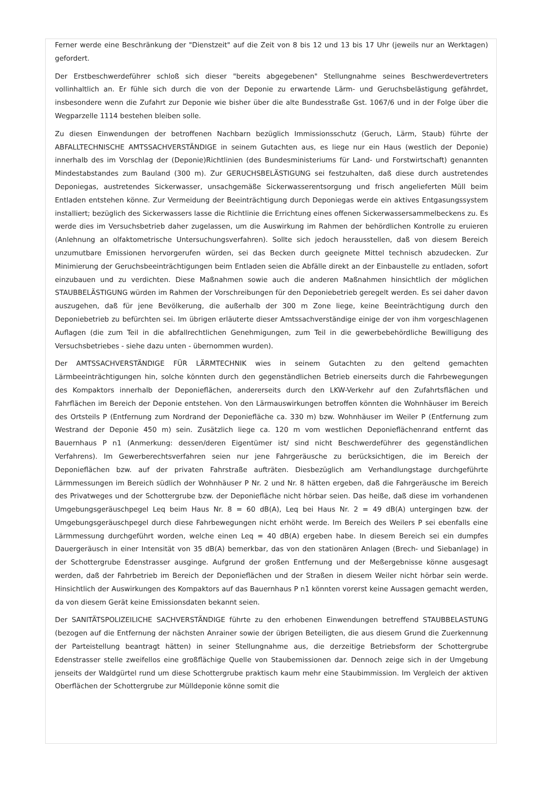Ferner werde eine Beschränkung der "Dienstzeit" auf die Zeit von 8 bis 12 und 13 bis 17 Uhr (jeweils nur an Werktagen) gefordert.
Der Erstbeschwerdeführer schloß sich dieser "bereits abgegebenen" Stellungnahme seines Beschwerdevertreters vollinhaltlich an. Er fühle sich durch die von der Deponie zu erwartende Lärm- und Geruchsbelästigung gefährdet, insbesondere wenn die Zufahrt zur Deponie wie bisher über die alte Bundesstraße Gst. 1067/6 und in der Folge über die Wegparzelle 1114 bestehen bleiben solle.
Zu diesen Einwendungen der betroffenen Nachbarn bezüglich Immissionsschutz (Geruch, Lärm, Staub) führte der ABFALLTECHNISCHE AMTSSACHVERSTÄNDIGE in seinem Gutachten aus, es liege nur ein Haus (westlich der Deponie) innerhalb des im Vorschlag der (Deponie)Richtlinien (des Bundesministeriums für Land- und Forstwirtschaft) genannten Mindestabstandes zum Bauland (300 m). Zur GERUCHSBELÄSTIGUNG sei festzuhalten, daß diese durch austretendes Deponiegas, austretendes Sickerwasser, unsachgemäße Sickerwasserentsorgung und frisch angelieferten Müll beim Entladen entstehen könne. Zur Vermeidung der Beeinträchtigung durch Deponiegas werde ein aktives Entgasungssystem installiert; bezüglich des Sickerwassers lasse die Richtlinie die Errichtung eines offenen Sickerwassersammelbeckens zu. Es werde dies im Versuchsbetrieb daher zugelassen, um die Auswirkung im Rahmen der behördlichen Kontrolle zu eruieren (Anlehnung an olfaktometrische Untersuchungsverfahren). Sollte sich jedoch herausstellen, daß von diesem Bereich unzumutbare Emissionen hervorgerufen würden, sei das Becken durch geeignete Mittel technisch abzudecken. Zur Minimierung der Geruchsbeeinträchtigungen beim Entladen seien die Abfälle direkt an der Einbaustelle zu entladen, sofort einzubauen und zu verdichten. Diese Maßnahmen sowie auch die anderen Maßnahmen hinsichtlich der möglichen STAUBBELÄSTIGUNG würden im Rahmen der Vorschreibungen für den Deponiebetrieb geregelt werden. Es sei daher davon auszugehen, daß für jene Bevölkerung, die außerhalb der 300 m Zone liege, keine Beeinträchtigung durch den Deponiebetrieb zu befürchten sei. Im übrigen erläuterte dieser Amtssachverständige einige der von ihm vorgeschlagenen Auflagen (die zum Teil in die abfallrechtlichen Genehmigungen, zum Teil in die gewerbebehördliche Bewilligung des Versuchsbetriebes - siehe dazu unten - übernommen wurden).
Der AMTSSACHVERSTÄNDIGE FÜR LÄRMTECHNIK wies in seinem Gutachten zu den geltend gemachten Lärmbeeinträchtigungen hin, solche könnten durch den gegenständlichen Betrieb einerseits durch die Fahrbewegungen des Kompaktors innerhalb der Deponieflächen, andererseits durch den LKW-Verkehr auf den Zufahrtsflächen und Fahrflächen im Bereich der Deponie entstehen. Von den Lärmauswirkungen betroffen könnten die Wohnhäuser im Bereich des Ortsteils P (Entfernung zum Nordrand der Deponiefläche ca. 330 m) bzw. Wohnhäuser im Weiler P (Entfernung zum Westrand der Deponie 450 m) sein. Zusätzlich liege ca. 120 m vom westlichen Deponieflächenrand entfernt das Bauernhaus P n1 (Anmerkung: dessen/deren Eigentümer ist/ sind nicht Beschwerdeführer des gegenständlichen Verfahrens). Im Gewerberechtsverfahren seien nur jene Fahrgeräusche zu berücksichtigen, die im Bereich der Deponieflächen bzw. auf der privaten Fahrstraße aufträten. Diesbezüglich am Verhandlungstage durchgeführte Lärmmessungen im Bereich südlich der Wohnhäuser P Nr. 2 und Nr. 8 hätten ergeben, daß die Fahrgeräusche im Bereich des Privatweges und der Schottergrube bzw. der Deponiefläche nicht hörbar seien. Das heiße, daß diese im vorhandenen Umgebungsgeräuschpegel Leq beim Haus Nr. 8 = 60 dB(A), Leq bei Haus Nr. 2 = 49 dB(A) untergingen bzw. der Umgebungsgeräuschpegel durch diese Fahrbewegungen nicht erhöht werde. Im Bereich des Weilers P sei ebenfalls eine Lärmmessung durchgeführt worden, welche einen Leq = 40 dB(A) ergeben habe. In diesem Bereich sei ein dumpfes Dauergeräusch in einer Intensität von 35 dB(A) bemerkbar, das von den stationären Anlagen (Brech- und Siebanlage) in der Schottergrube Edenstrasser ausginge. Aufgrund der großen Entfernung und der Meßergebnisse könne ausgesagt werden, daß der Fahrbetrieb im Bereich der Deponieflächen und der Straßen in diesem Weiler nicht hörbar sein werde. Hinsichtlich der Auswirkungen des Kompaktors auf das Bauernhaus P n1 könnten vorerst keine Aussagen gemacht werden, da von diesem Gerät keine Emissionsdaten bekannt seien.
Der SANITÄTSPOLIZEILICHE SACHVERSTÄNDIGE führte zu den erhobenen Einwendungen betreffend STAUBBELASTUNG (bezogen auf die Entfernung der nächsten Anrainer sowie der übrigen Beteiligten, die aus diesem Grund die Zuerkennung der Parteistellung beantragt hätten) in seiner Stellungnahme aus, die derzeitige Betriebsform der Schottergrube Edenstrasser stelle zweifellos eine großflächige Quelle von Staubemissionen dar. Dennoch zeige sich in der Umgebung jenseits der Waldgürtel rund um diese Schottergrube praktisch kaum mehr eine Staubimmission. Im Vergleich der aktiven Oberflächen der Schottergrube zur Mülldeponie könne somit die